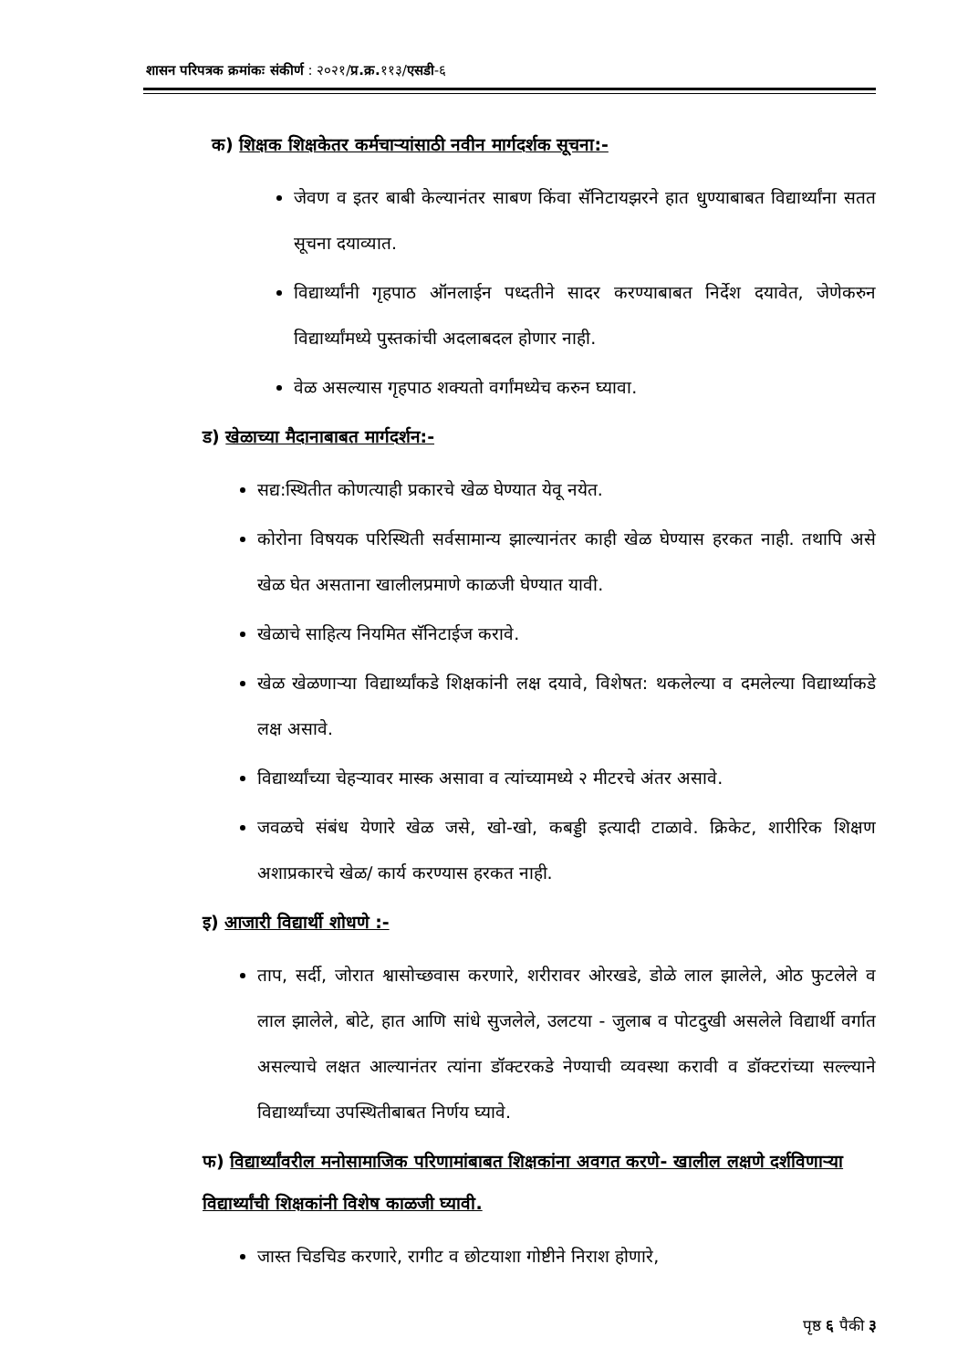शासन परिपत्रक क्रमांकः संकीर्ण : २०२१/प्र.क्र. ११३/एसडी-६
क) शिक्षक शिक्षकेतर कर्मचाऱ्यांसाठी नवीन मार्गदर्शक सूचना:-
जेवण व इतर बाबी केल्यानंतर साबण किंवा सॅनिटायझरने हात धुण्याबाबत विद्यार्थ्यांना सतत सूचना दयाव्यात.
विद्यार्थ्यांनी गृहपाठ ऑनलाईन पध्दतीने सादर करण्याबाबत निर्देश दयावेत, जेणेकरुन विद्यार्थ्यांमध्ये पुस्तकांची अदलाबदल होणार नाही.
वेळ असल्यास गृहपाठ शक्यतो वर्गांमध्येच करुन घ्यावा.
ड) खेळाच्या मैदानाबाबत मार्गदर्शन:-
सद्य:स्थितीत कोणत्याही प्रकारचे खेळ घेण्यात येवू नयेत.
कोरोना विषयक परिस्थिती सर्वसामान्य झाल्यानंतर काही खेळ घेण्यास हरकत नाही. तथापि असे खेळ घेत असताना खालीलप्रमाणे काळजी घेण्यात यावी.
खेळाचे साहित्य नियमित सॅनिटाईज करावे.
खेळ खेळणाऱ्या विद्यार्थ्यांकडे शिक्षकांनी लक्ष दयावे, विशेषत: थकलेल्या व दमलेल्या विद्यार्थ्याकडे लक्ष असावे.
विद्यार्थ्यांच्या चेहऱ्यावर मास्क असावा व त्यांच्यामध्ये २ मीटरचे अंतर असावे.
जवळचे संबंध येणारे खेळ जसे, खो-खो, कबड्डी इत्यादी टाळावे. क्रिकेट, शारीरिक शिक्षण अशाप्रकारचे खेळ/ कार्य करण्यास हरकत नाही.
इ) आजारी विद्यार्थी शोधणे :-
ताप, सर्दी, जोरात श्वासोच्छवास करणारे, शरीरावर ओरखडे, डोळे लाल झालेले, ओठ फुटलेले व लाल झालेले, बोटे, हात आणि सांधे सुजलेले, उलटया - जुलाब व पोटदुखी असलेले विद्यार्थी वर्गात असल्याचे लक्षत आल्यानंतर त्यांना डॉक्टरकडे नेण्याची व्यवस्था करावी व डॉक्टरांच्या सल्ल्याने विद्यार्थ्यांच्या उपस्थितीबाबत निर्णय घ्यावे.
फ) विद्यार्थ्यांवरील मनोसामाजिक परिणामांबाबत शिक्षकांना अवगत करणे- खालील लक्षणे दर्शविणाऱ्या विद्यार्थ्यांची शिक्षकांनी विशेष काळजी घ्यावी.
जास्त चिडचिड करणारे, रागीट व छोटयाशा गोष्टीने निराश होणारे,
पृष्ठ ६ पैकी ३